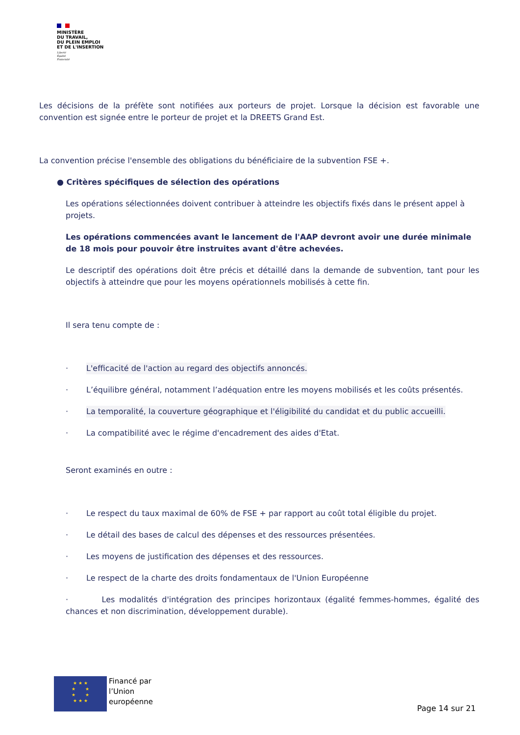MINISTÈRE
DU TRAVAIL,
DU PLEIN EMPLOI
ET DE L'INSERTION
Liberté
Égalité
Fraternité
Les décisions de la préfète sont notifiées aux porteurs de projet. Lorsque la décision est favorable une convention est signée entre le porteur de projet et la DREETS Grand Est.
La convention précise l'ensemble des obligations du bénéficiaire de la subvention FSE +.
● Critères spécifiques de sélection des opérations
Les opérations sélectionnées doivent contribuer à atteindre les objectifs fixés dans le présent appel à projets.
Les opérations commencées avant le lancement de l'AAP devront avoir une durée minimale de 18 mois pour pouvoir être instruites avant d'être achevées.
Le descriptif des opérations doit être précis et détaillé dans la demande de subvention, tant pour les objectifs à atteindre que pour les moyens opérationnels mobilisés à cette fin.
Il sera tenu compte de :
· L'efficacité de l'action au regard des objectifs annoncés.
· L’équilibre général, notamment l’adéquation entre les moyens mobilisés et les coûts présentés.
· La temporalité, la couverture géographique et l'éligibilité du candidat et du public accueilli.
· La compatibilité avec le régime d'encadrement des aides d'Etat.
Seront examinés en outre :
· Le respect du taux maximal de 60% de FSE + par rapport au coût total éligible du projet.
· Le détail des bases de calcul des dépenses et des ressources présentées.
· Les moyens de justification des dépenses et des ressources.
· Le respect de la charte des droits fondamentaux de l'Union Européenne
· Les modalités d'intégration des principes horizontaux (égalité femmes-hommes, égalité des chances et non discrimination, développement durable).
★ ★ ★
★ ★
★ ★
★ ★ ★
Financé par
l’Union
européenne
Page 14 sur 21